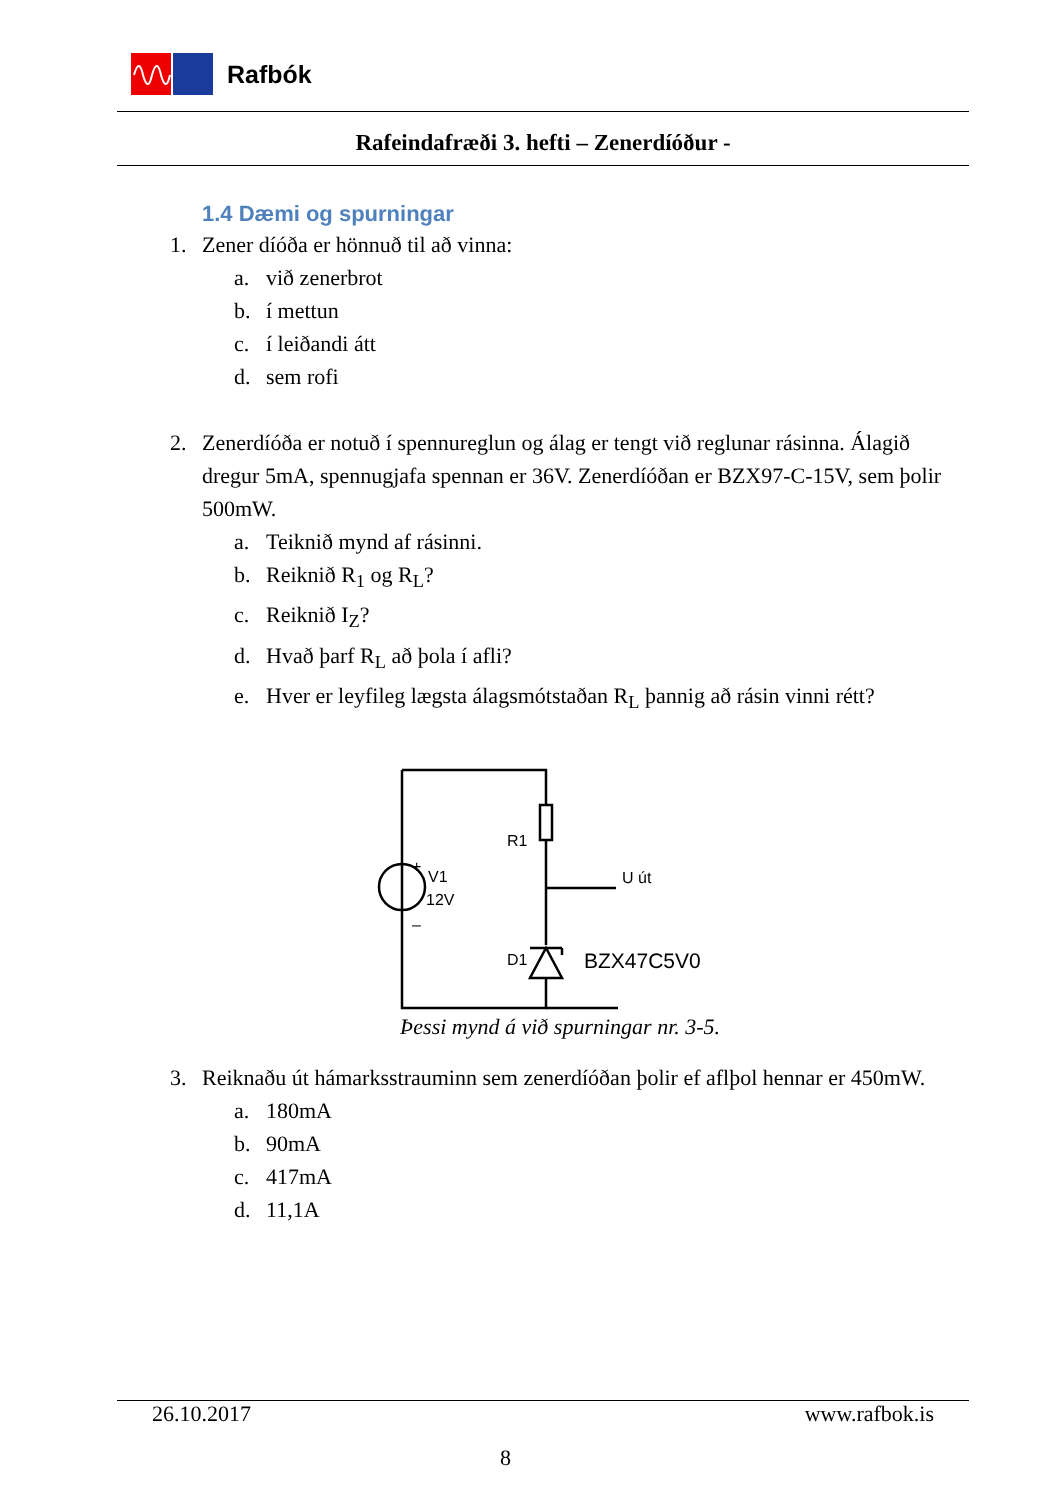Rafbók
Rafeindafræði 3. hefti – Zenerdíóður -
1.4 Dæmi og spurningar
1. Zener díóða er hönnuð til að vinna:
a. við zenerbrot
b. í mettun
c. í leiðandi átt
d. sem rofi
2. Zenerdíóða er notuð í spennureglun og álag er tengt við reglunar rásinna. Álagið dregur 5mA, spennugjafa spennan er 36V. Zenerdíóðan er BZX97-C-15V, sem þolir 500mW.
a. Teiknið mynd af rásinni.
b. Reiknið R<sub>1</sub> og R<sub>L</sub>?
c. Reiknið I<sub>Z</sub>?
d. Hvað þarf R<sub>L</sub> að þola í afli?
e. Hver er leyfileg lægsta álagsmótstaðan R<sub>L</sub> þannig að rásin vinni rétt?
R1
+
V1
12V
–
U út
D1
BZX47C5V0
Þessi mynd á við spurningar nr. 3-5.
3. Reiknaðu út hámarksstrauminn sem zenerdíóðan þolir ef aflþol hennar er 450mW.
a. 180mA
b. 90mA
c. 417mA
d. 11,1A
26.10.2017 www.rafbok.is
8